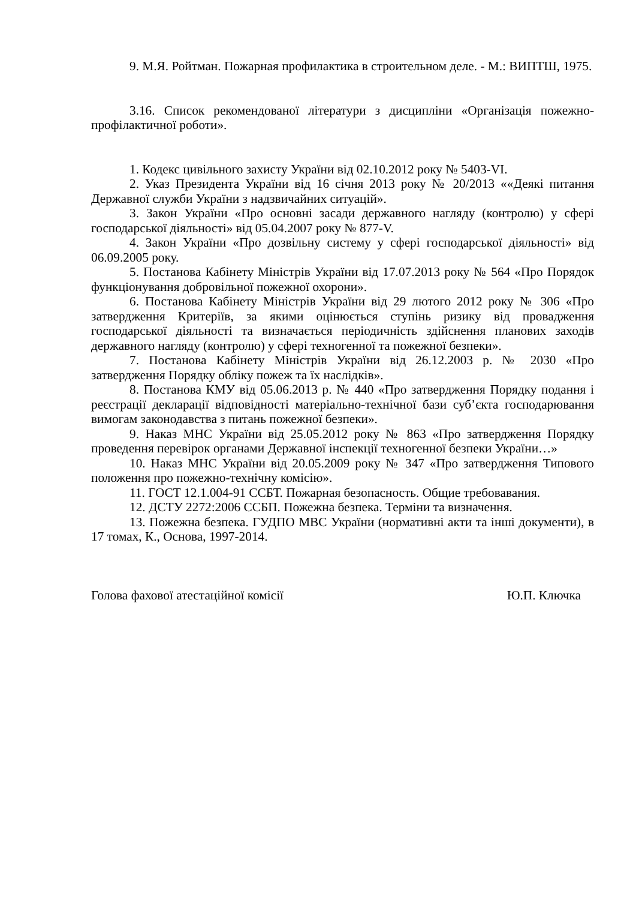9. М.Я. Ройтман. Пожарная профилактика в строительном деле. - М.: ВИПТШ, 1975.
3.16. Список рекомендованої літератури з дисципліни «Організація пожежно-профілактичної роботи».
1. Кодекс цивільного захисту України від 02.10.2012 року № 5403-VI.
2. Указ Президента України від 16 січня 2013 року № 20/2013 ««Деякі питання Державної служби України з надзвичайних ситуацій».
3. Закон України «Про основні засади державного нагляду (контролю) у сфері господарської діяльності» від 05.04.2007 року № 877-V.
4. Закон України «Про дозвільну систему у сфері господарської діяльності» від 06.09.2005 року.
5. Постанова Кабінету Міністрів України від 17.07.2013 року № 564 «Про Порядок функціонування добровільної пожежної охорони».
6. Постанова Кабінету Міністрів України від 29 лютого 2012 року № 306 «Про затвердження Критеріїв, за якими оцінюється ступінь ризику від провадження господарської діяльності та визначається періодичність здійснення планових заходів державного нагляду (контролю) у сфері техногенної та пожежної безпеки».
7. Постанова Кабінету Міністрів України від 26.12.2003 р. № 2030 «Про затвердження Порядку обліку пожеж та їх наслідків».
8. Постанова КМУ від 05.06.2013 р. № 440 «Про затвердження Порядку подання і реєстрації декларації відповідності матеріально-технічної бази суб’єкта господарювання вимогам законодавства з питань пожежної безпеки».
9. Наказ МНС України від 25.05.2012 року № 863 «Про затвердження Порядку проведення перевірок органами Державної інспекції техногенної безпеки України…»
10. Наказ МНС України від 20.05.2009 року № 347 «Про затвердження Типового положення про пожежно-технічну комісію».
11. ГОСТ 12.1.004-91 ССБТ. Пожарная безопасность. Общие требовавания.
12. ДСТУ 2272:2006 ССБП. Пожежна безпека. Терміни та визначення.
13. Пожежна безпека. ГУДПО МВС України (нормативні акти та інші документи), в 17 томах, К., Основа, 1997-2014.
Голова фахової атестаційної комісії Ю.П. Ключка